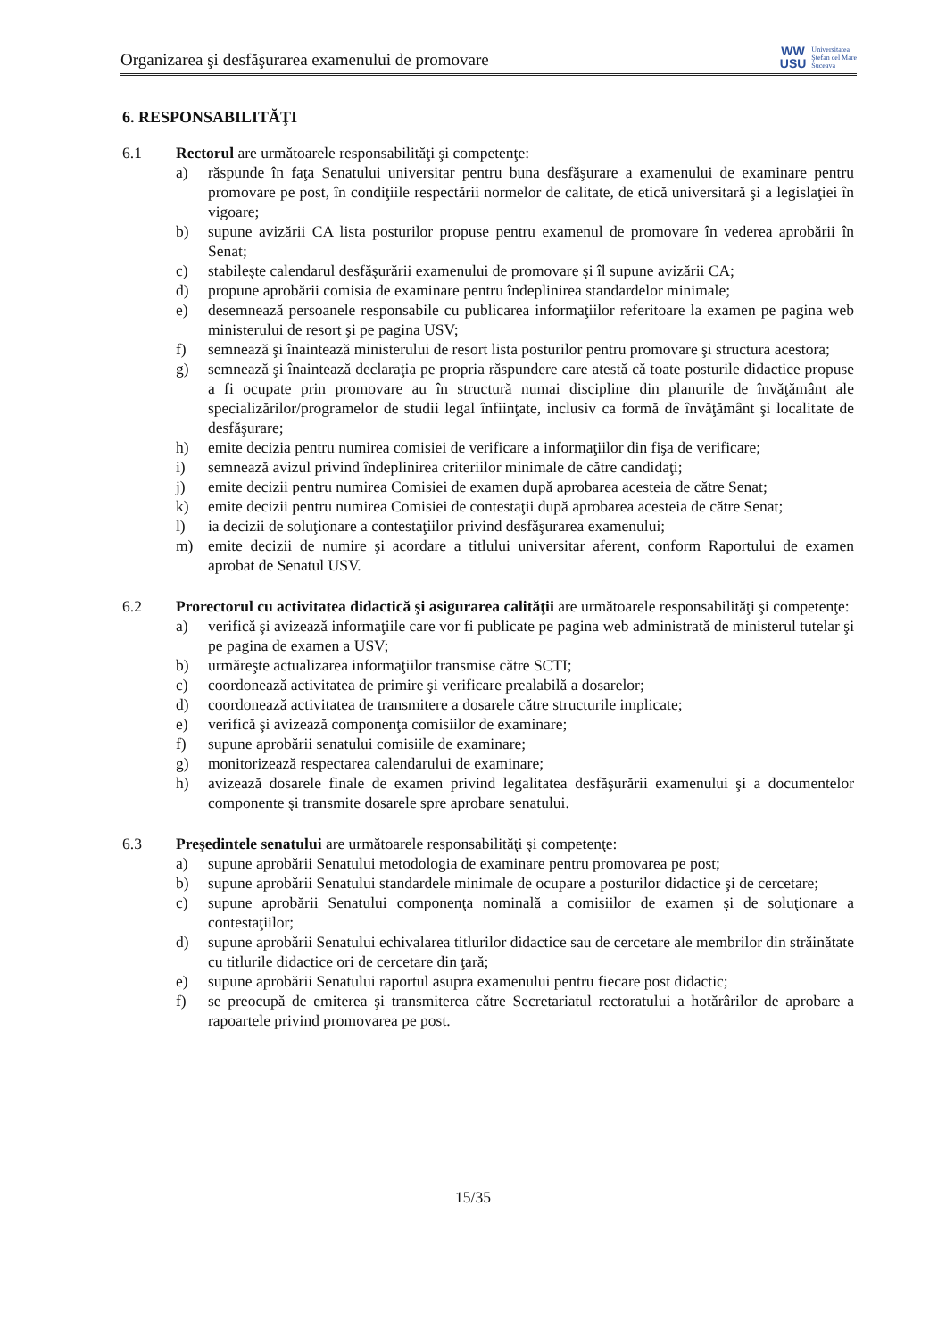Organizarea şi desfăşurarea examenului de promovare
WW
USU
Universitatea
Ştefan cel Mare
Suceava
6. RESPONSABILITĂŢI
6.1 Rectorul are următoarele responsabilităţi şi competenţe:
a) răspunde în faţa Senatului universitar pentru buna desfăşurare a examenului de examinare pentru promovare pe post, în condiţiile respectării normelor de calitate, de etică universitară şi a legislaţiei în vigoare;
b) supune avizării CA lista posturilor propuse pentru examenul de promovare în vederea aprobării în Senat;
c) stabileşte calendarul desfăşurării examenului de promovare şi îl supune avizării CA;
d) propune aprobării comisia de examinare pentru îndeplinirea standardelor minimale;
e) desemnează persoanele responsabile cu publicarea informaţiilor referitoare la examen pe pagina web ministerului de resort şi pe pagina USV;
f) semnează şi înaintează ministerului de resort lista posturilor pentru promovare şi structura acestora;
g) semnează şi înaintează declaraţia pe propria răspundere care atestă că toate posturile didactice propuse a fi ocupate prin promovare au în structură numai discipline din planurile de învăţământ ale specializărilor/programelor de studii legal înfiinţate, inclusiv ca formă de învăţământ şi localitate de desfăşurare;
h) emite decizia pentru numirea comisiei de verificare a informaţiilor din fişa de verificare;
i) semnează avizul privind îndeplinirea criteriilor minimale de către candidaţi;
j) emite decizii pentru numirea Comisiei de examen după aprobarea acesteia de către Senat;
k) emite decizii pentru numirea Comisiei de contestaţii după aprobarea acesteia de către Senat;
l) ia decizii de soluţionare a contestaţiilor privind desfăşurarea examenului;
m) emite decizii de numire şi acordare a titlului universitar aferent, conform Raportului de examen aprobat de Senatul USV.
6.2 Prorectorul cu activitatea didactică şi asigurarea calităţii are următoarele responsabilităţi şi competenţe:
a) verifică şi avizează informaţiile care vor fi publicate pe pagina web administrată de ministerul tutelar şi pe pagina de examen a USV;
b) urmăreşte actualizarea informaţiilor transmise către SCTI;
c) coordonează activitatea de primire şi verificare prealabilă a dosarelor;
d) coordonează activitatea de transmitere a dosarele către structurile implicate;
e) verifică şi avizează componenţa comisiilor de examinare;
f) supune aprobării senatului comisiile de examinare;
g) monitorizează respectarea calendarului de examinare;
h) avizează dosarele finale de examen privind legalitatea desfăşurării examenului şi a documentelor componente şi transmite dosarele spre aprobare senatului.
6.3 Preşedintele senatului are următoarele responsabilităţi şi competenţe:
a) supune aprobării Senatului metodologia de examinare pentru promovarea pe post;
b) supune aprobării Senatului standardele minimale de ocupare a posturilor didactice şi de cercetare;
c) supune aprobării Senatului componenţa nominală a comisiilor de examen şi de soluţionare a contestaţiilor;
d) supune aprobării Senatului echivalarea titlurilor didactice sau de cercetare ale membrilor din străinătate cu titlurile didactice ori de cercetare din ţară;
e) supune aprobării Senatului raportul asupra examenului pentru fiecare post didactic;
f) se preocupă de emiterea şi transmiterea către Secretariatul rectoratului a hotărârilor de aprobare a rapoartele privind promovarea pe post.
15/35